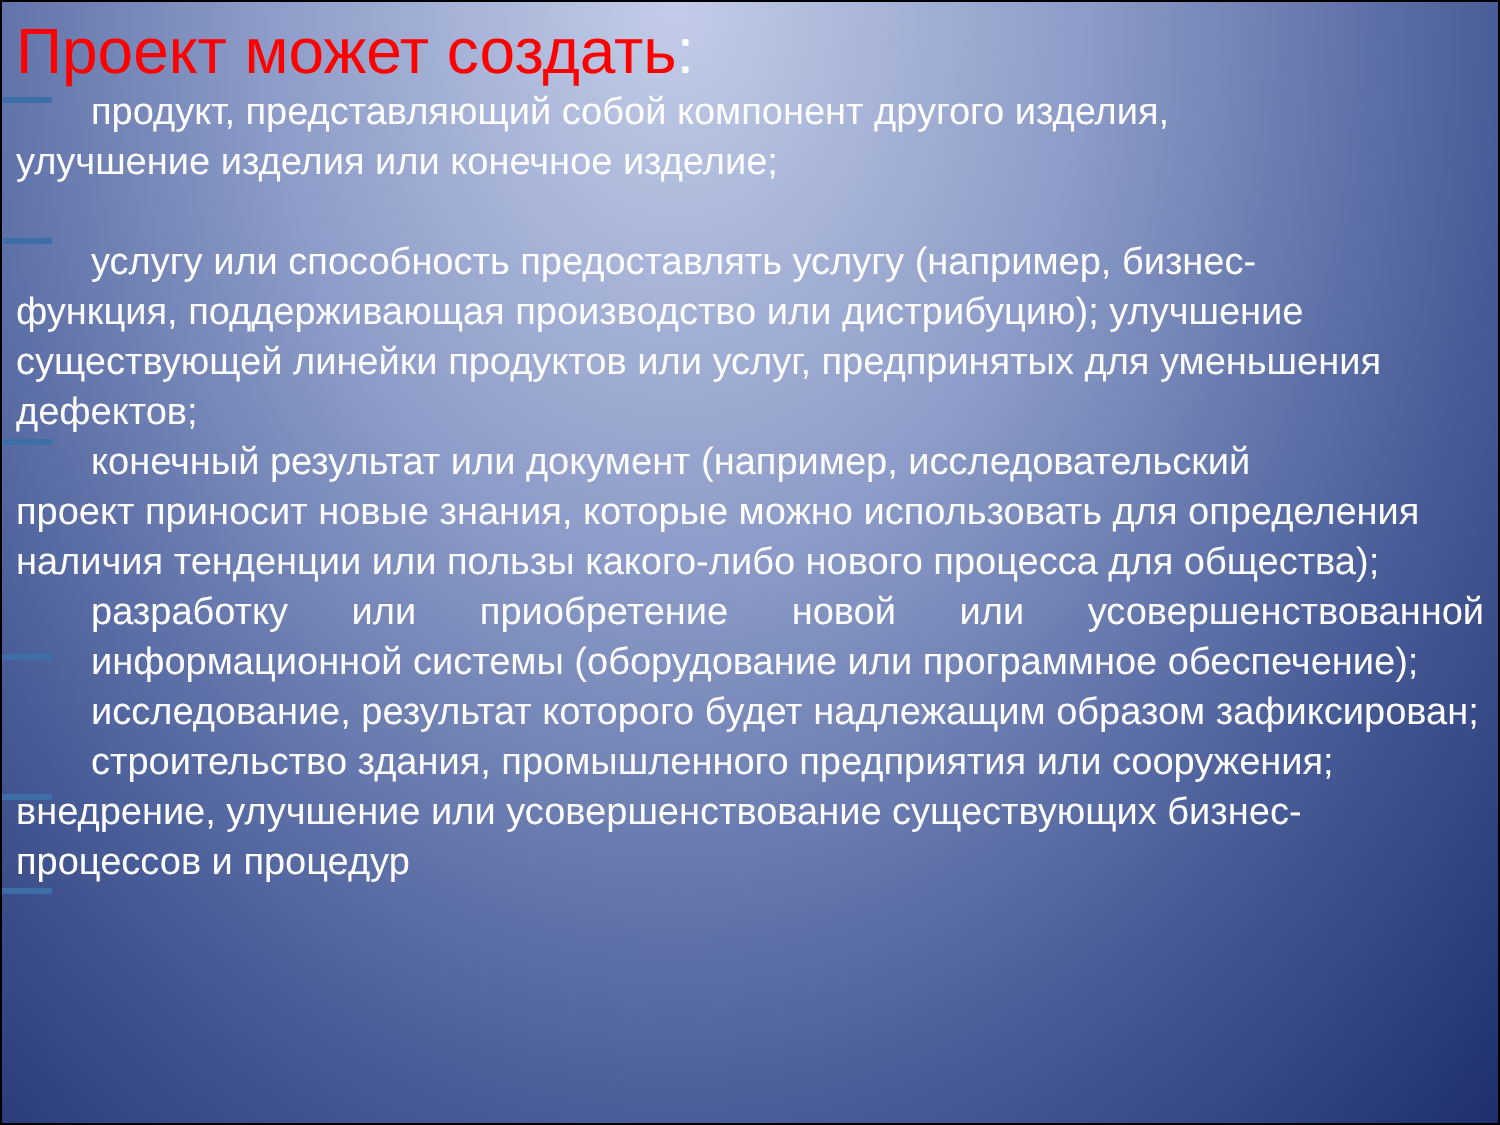Проект может создать:
продукт, представляющий собой компонент другого изделия,
улучшение изделия или конечное изделие;
услугу или способность предоставлять услугу (например, бизнес-
функция, поддерживающая производство или дистрибуцию); улучшение существующей линейки продуктов или услуг, предпринятых для уменьшения дефектов;
конечный результат или документ (например, исследовательский
проект приносит новые знания, которые можно использовать для определения наличия тенденции или пользы какого-либо нового процесса для общества);
разработку или приобретение новой или усовершенствованной информационной системы (оборудование или программное обеспечение);
исследование, результат которого будет надлежащим образом зафиксирован;
строительство здания, промышленного предприятия или сооружения;
внедрение, улучшение или усовершенствование существующих бизнес-процессов и процедур